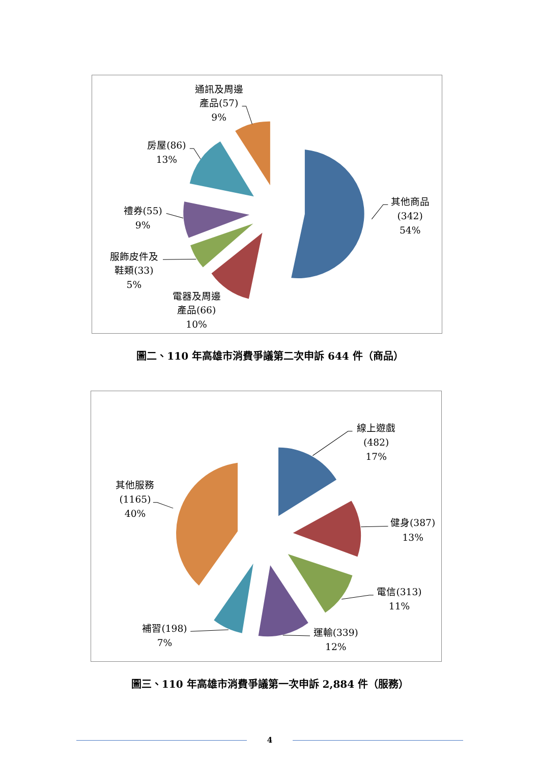通訊及周邊
產品(57)
9%
房屋(86)
13%
禮券(55)
9%
服飾皮件及
鞋類(33)
5%
電器及周邊
產品(66)
10%
其他商品
(342)
54%
圖二、110 年高雄市消費爭議第二次申訴 644 件（商品）
其他服務
(1165)
40%
線上遊戲
(482)
17%
健身(387)
13%
電信(313)
11%
運輸(339)
12%
補習(198)
7%
圖三、110 年高雄市消費爭議第一次申訴 2,884 件（服務）
4